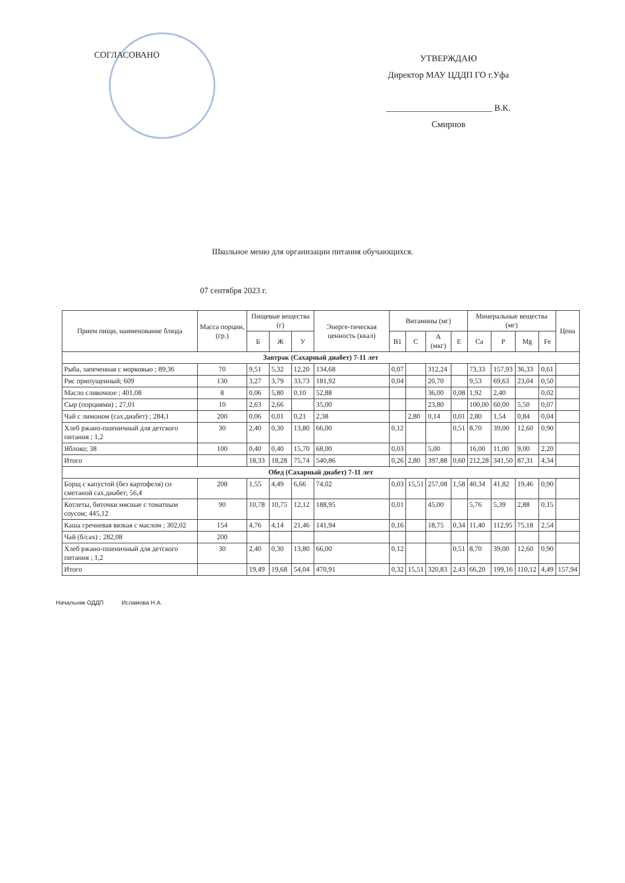СОГЛАСОВАНО
УТВЕРЖДАЮ
Директор МАУ ЦДДП ГО г.Уфа
________________________ В.К. Смирнов
Школьное меню для организации питания обучающихся.
07 сентября 2023 г.
| Прием пищи, наименование блюда | Масса порции, (гр.) | Пищевые вещества (г) | | | Энерге-тическая ценность (ккал) | Витамины (мг) | | | | Минеральные вещества (мг) | | | | Цена |
| --- | --- | --- | --- | --- | --- | --- | --- | --- | --- | --- | --- | --- | --- | --- |
| | | Б | Ж | У | | B1 | C | A (мкг) | E | Ca | P | Mg | Fe | |
| Завтрак (Сахарный диабет) 7-11 лет | | | | | | | | | | | | | | |
| Рыба, запеченная с морковью ; 89,36 | 70 | 9,51 | 5,32 | 12,20 | 134,68 | 0,07 | | 312,24 | | 73,33 | 157,93 | 36,33 | 0,61 | |
| Рис припущенный; 609 | 130 | 3,27 | 3,79 | 33,73 | 181,92 | 0,04 | | 20,70 | | 9,53 | 69,63 | 23,04 | 0,50 | |
| Масло сливочное ; 401,08 | 8 | 0,06 | 5,80 | 0,10 | 52,88 | | | 36,00 | 0,08 | 1,92 | 2,40 | | 0,02 | |
| Сыр (порциями) ; 27,01 | 10 | 2,63 | 2,66 | | 35,00 | | | 23,80 | | 100,00 | 60,00 | 5,50 | 0,07 | |
| Чай с лимоном (сах.диабет) ; 284,1 | 200 | 0,06 | 0,01 | 0,21 | 2,38 | | 2,80 | 0,14 | 0,01 | 2,80 | 1,54 | 0,84 | 0,04 | |
| Хлеб ржано-пшеничный для детского питания ; 1,2 | 30 | 2,40 | 0,30 | 13,80 | 66,00 | 0,12 | | | 0,51 | 8,70 | 39,00 | 12,60 | 0,90 | |
| Яблоко; 38 | 100 | 0,40 | 0,40 | 15,70 | 68,00 | 0,03 | | 5,00 | | 16,00 | 11,00 | 9,00 | 2,20 | |
| Итого | | 18,33 | 18,28 | 75,74 | 540,86 | 0,26 | 2,80 | 397,88 | 0,60 | 212,28 | 341,50 | 87,31 | 4,34 | |
| Обед (Сахарный диабет) 7-11 лет | | | | | | | | | | | | | | |
| Борщ с капустой (без картофеля) со сметаной сах.диабет; 56,4 | 208 | 1,55 | 4,49 | 6,66 | 74,02 | 0,03 | 15,51 | 257,08 | 1,58 | 40,34 | 41,82 | 19,46 | 0,90 | |
| Котлеты, биточки мясные с томатным соусом; 445,12 | 90 | 10,78 | 10,75 | 12,12 | 188,95 | 0,01 | | 45,00 | | 5,76 | 5,39 | 2,88 | 0,15 | |
| Каша гречневая вязкая с маслом ; 302,02 | 154 | 4,76 | 4,14 | 21,46 | 141,94 | 0,16 | | 18,75 | 0,34 | 11,40 | 112,95 | 75,18 | 2,54 | |
| Чай (б/сах) ; 282,08 | 200 | | | | | | | | | | | | | |
| Хлеб ржано-пшеничный для детского питания ; 1,2 | 30 | 2,40 | 0,30 | 13,80 | 66,00 | 0,12 | | | 0,51 | 8,70 | 39,00 | 12,60 | 0,90 | |
| Итого | | 19,49 | 19,68 | 54,04 | 470,91 | 0,32 | 15,51 | 320,83 | 2,43 | 66,20 | 199,16 | 110,12 | 4,49 | 157,94 |
Начальник ОДДП Исламова Н.А.